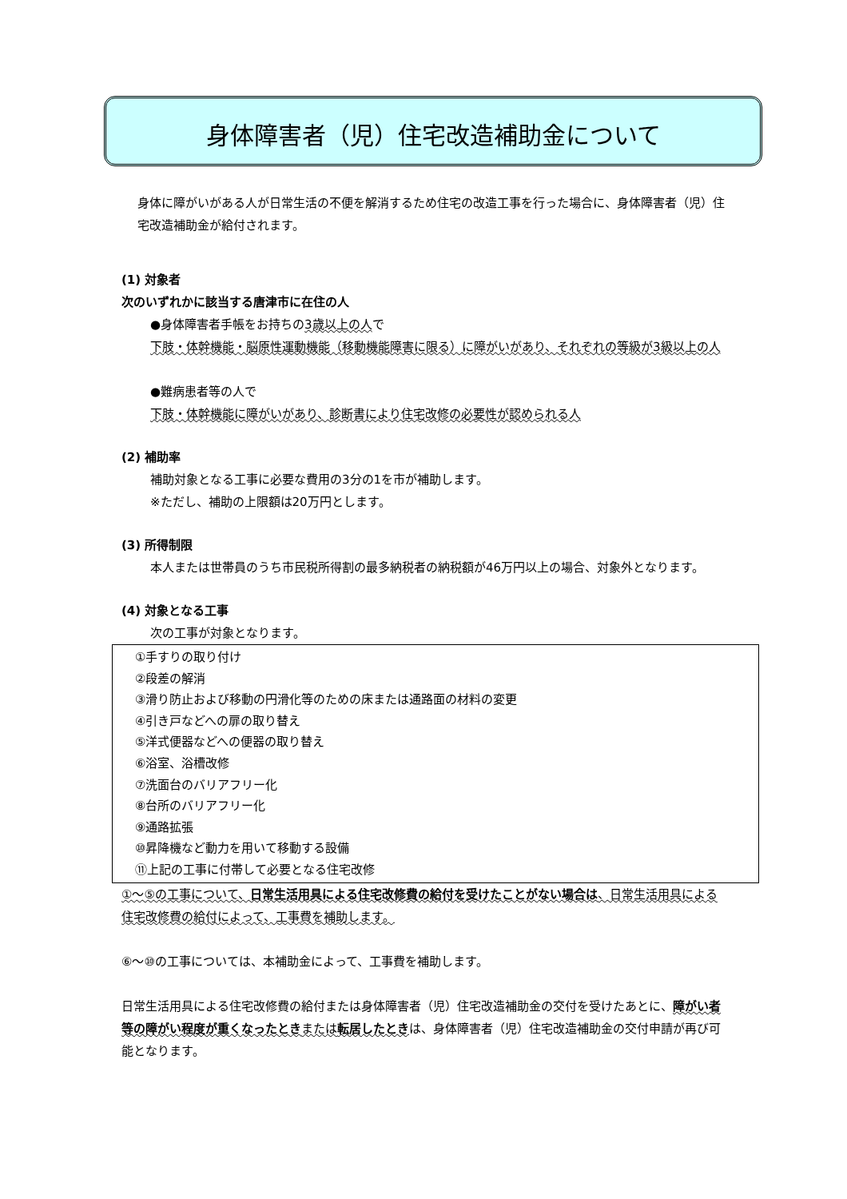身体障害者（児）住宅改造補助金について
身体に障がいがある人が日常生活の不便を解消するため住宅の改造工事を行った場合に、身体障害者（児）住宅改造補助金が給付されます。
(1) 対象者
次のいずれかに該当する唐津市に在住の人
●身体障害者手帳をお持ちの3歳以上の人で
下肢・体幹機能・脳原性運動機能（移動機能障害に限る）に障がいがあり、それぞれの等級が3級以上の人
●難病患者等の人で
下肢・体幹機能に障がいがあり、診断書により住宅改修の必要性が認められる人
(2) 補助率
補助対象となる工事に必要な費用の3分の1を市が補助します。
※ただし、補助の上限額は20万円とします。
(3) 所得制限
本人または世帯員のうち市民税所得割の最多納税者の納税額が46万円以上の場合、対象外となります。
(4) 対象となる工事
次の工事が対象となります。
①手すりの取り付け
②段差の解消
③滑り防止および移動の円滑化等のための床または通路面の材料の変更
④引き戸などへの扉の取り替え
⑤洋式便器などへの便器の取り替え
⑥浴室、浴槽改修
⑦洗面台のバリアフリー化
⑧台所のバリアフリー化
⑨通路拡張
⑩昇降機など動力を用いて移動する設備
⑪上記の工事に付帯して必要となる住宅改修
①～⑤の工事について、日常生活用具による住宅改修費の給付を受けたことがない場合は、日常生活用具による住宅改修費の給付によって、工事費を補助します。
⑥～⑩の工事については、本補助金によって、工事費を補助します。
日常生活用具による住宅改修費の給付または身体障害者（児）住宅改造補助金の交付を受けたあとに、障がい者等の障がい程度が重くなったときまたは転居したときは、身体障害者（児）住宅改造補助金の交付申請が再び可能となります。